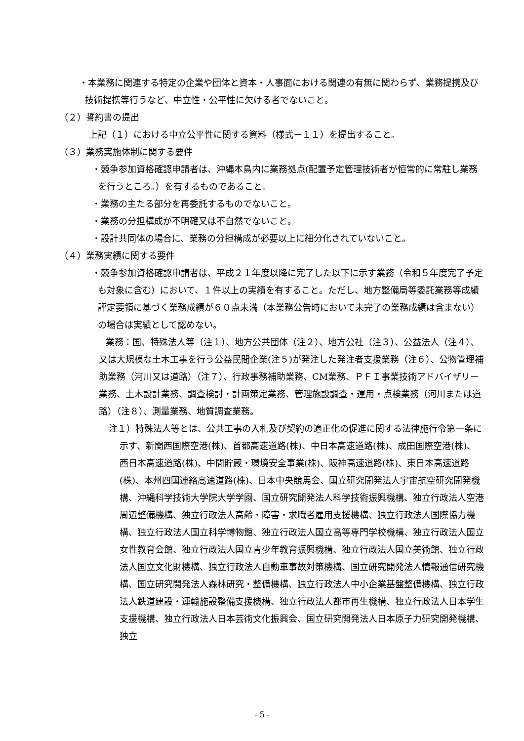・本業務に関連する特定の企業や団体と資本・人事面における関連の有無に関わらず、業務提携及び技術提携等行うなど、中立性・公平性に欠ける者でないこと。
（２）誓約書の提出
上記（１）における中立公平性に関する資料（様式－１１）を提出すること。
（３）業務実施体制に関する要件
・競争参加資格確認申請者は、沖縄本島内に業務拠点(配置予定管理技術者が恒常的に常駐し業務を行うところ。）を有するものであること。
・業務の主たる部分を再委託するものでないこと。
・業務の分担構成が不明確又は不自然でないこと。
・設計共同体の場合に、業務の分担構成が必要以上に細分化されていないこと。
（４）業務実績に関する要件
・競争参加資格確認申請者は、平成２１年度以降に完了した以下に示す業務（令和５年度完了予定も対象に含む）において、１件以上の実績を有すること。ただし、地方整備局等委託業務等成績評定要領に基づく業務成績が６０点未満（本業務公告時において未完了の業務成績は含まない）の場合は実績として認めない。
業務：国、特殊法人等（注１）、地方公共団体（注２）、地方公社（注３）、公益法人（注４）、又は大規模な土木工事を行う公益民間企業(注５)が発注した発注者支援業務（注６）、公物管理補助業務（河川又は道路）（注７）、行政事務補助業務、CM業務、ＰＦＩ事業技術アドバイザリー業務、土木設計業務、調査検討・計画策定業務、管理施設調査・運用・点検業務（河川または道路）（注８）、測量業務、地質調査業務。
注１）特殊法人等とは、公共工事の入札及び契約の適正化の促進に関する法律施行令第一条に示す、新関西国際空港(株)、首都高速道路(株)、中日本高速道路(株)、成田国際空港(株)、西日本高速道路(株)、中間貯蔵・環境安全事業(株)、阪神高速道路(株)、東日本高速道路(株)、本州四国連絡高速道路(株)、日本中央競馬会、国立研究開発法人宇宙航空研究開発機構、沖縄科学技術大学院大学学園、国立研究開発法人科学技術振興機構、独立行政法人空港周辺整備機構、独立行政法人高齢・障害・求職者雇用支援機構、独立行政法人国際協力機構、独立行政法人国立科学博物館、独立行政法人国立高等専門学校機構、独立行政法人国立女性教育会館、独立行政法人国立青少年教育振興機構、独立行政法人国立美術館、独立行政法人国立文化財機構、独立行政法人自動車事故対策機構、国立研究開発法人情報通信研究機構、国立研究開発法人森林研究・整備機構、独立行政法人中小企業基盤整備機構、独立行政法人鉄道建設・運輸施設整備支援機構、独立行政法人都市再生機構、独立行政法人日本学生支援機構、独立行政法人日本芸術文化振興会、国立研究開発法人日本原子力研究開発機構、独立
- 5 -